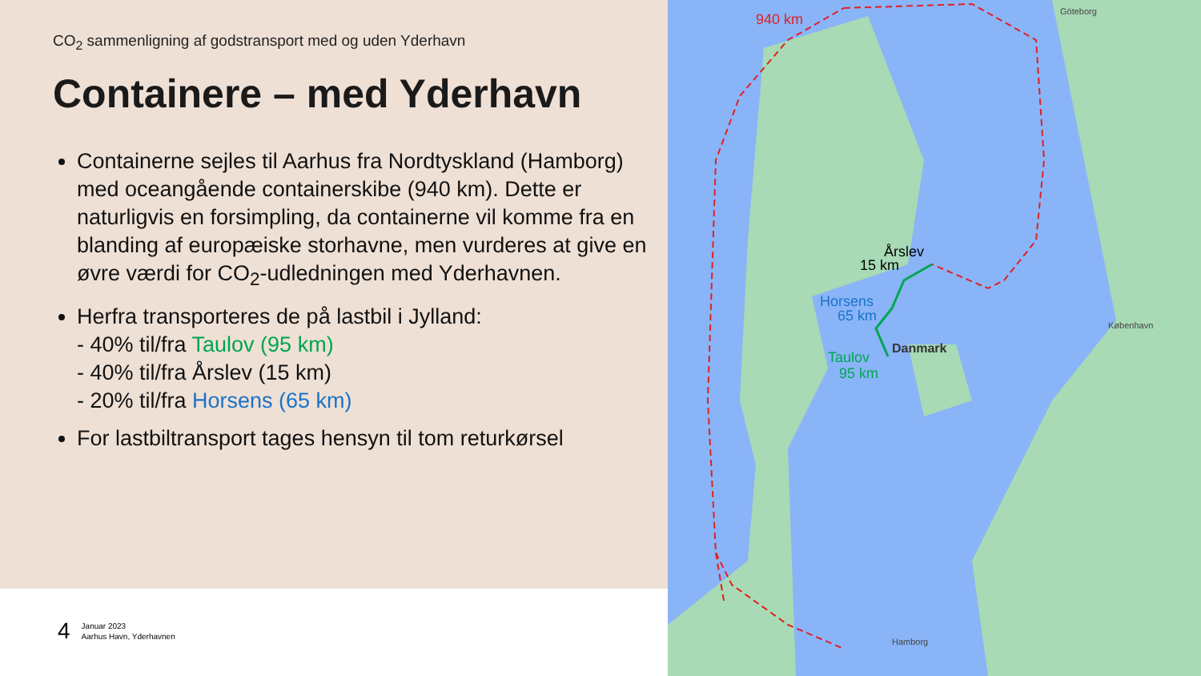CO<sub>2</sub> sammenligning af godstransport med og uden Yderhavn
Containere – med Yderhavn
Containerne sejles til Aarhus fra Nordtyskland (Hamborg) med oceangående containerskibe (940 km). Dette er naturligvis en forsimpling, da containerne vil komme fra en blanding af europæiske storhavne, men vurderes at give en øvre værdi for CO<sub>2</sub>-udledningen med Yderhavnen.
Herfra transporteres de på lastbil i Jylland:
- 40% til/fra Taulov (95 km)
- 40% til/fra Årslev (15 km)
- 20% til/fra Horsens (65 km)
For lastbiltransport tages hensyn til tom returkørsel
4
Januar 2023
Aarhus Havn, Yderhavnen
940 km
Årslev
15 km
Horsens
65 km
Taulov
95 km
Danmark
Hamborg
København
Göteborg